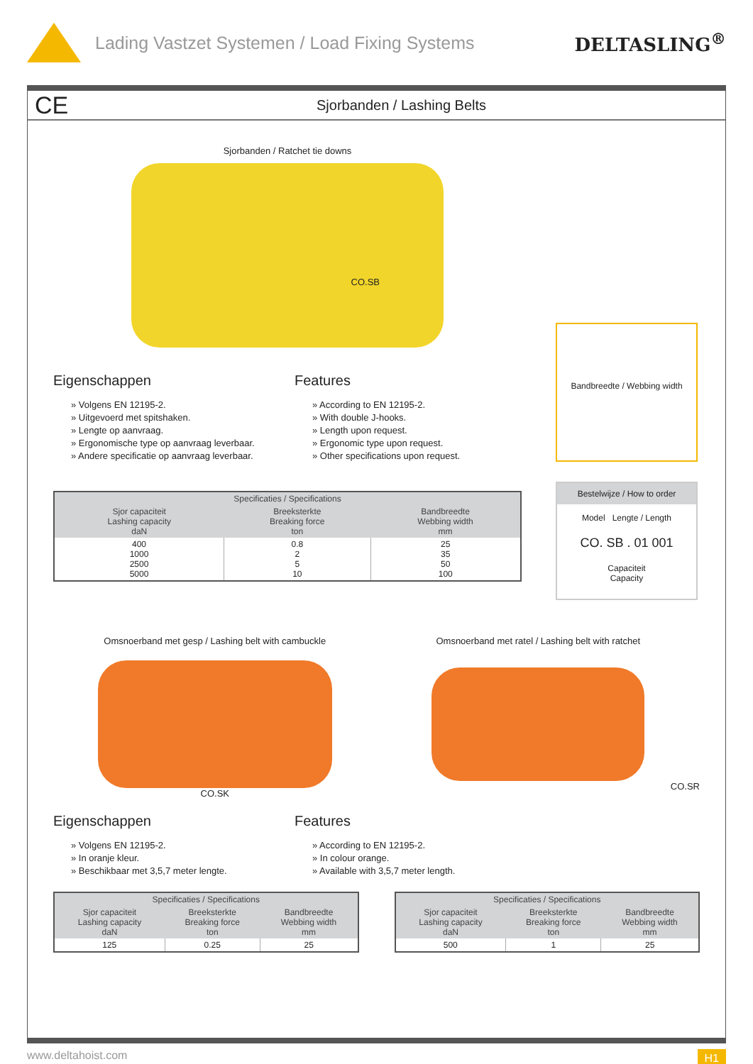Lading Vastzet Systemen / Load Fixing Systems
DELTASLING<sup>®</sup>
CE
Sjorbanden / Lashing Belts
Sjorbanden / Ratchet tie downs
CO.SB
Eigenschappen
» Volgens EN 12195-2.
» Uitgevoerd met spitshaken.
» Lengte op aanvraag.
» Ergonomische type op aanvraag leverbaar.
» Andere specificatie op aanvraag leverbaar.
Features
» According to EN 12195-2.
» With double J-hooks.
» Length upon request.
» Ergonomic type upon request.
» Other specifications upon request.
| Specificaties / Specifications | | |
| --- | --- | --- |
| Sjor capaciteit Lashing capacity daN | Breeksterkte Breaking force ton | Bandbreedte Webbing width mm |
| 400 1000 2500 5000 | 0.8 2 5 10 | 25 35 50 100 |
Bandbreedte / Webbing width
Bestelwijze / How to order
Model Lengte / Length
CO. SB . 01 001
Capaciteit
Capacity
Omsnoerband met gesp / Lashing belt with cambuckle
CO.SK
Omsnoerband met ratel / Lashing belt with ratchet
CO.SR
Eigenschappen
» Volgens EN 12195-2.
» In oranje kleur.
» Beschikbaar met 3,5,7 meter lengte.
Features
» According to EN 12195-2.
» In colour orange.
» Available with 3,5,7 meter length.
| Specificaties / Specifications | | |
| --- | --- | --- |
| Sjor capaciteit Lashing capacity daN | Breeksterkte Breaking force ton | Bandbreedte Webbing width mm |
| 125 | 0.25 | 25 |
| Specificaties / Specifications | | |
| --- | --- | --- |
| Sjor capaciteit Lashing capacity daN | Breeksterkte Breaking force ton | Bandbreedte Webbing width mm |
| 500 | 1 | 25 |
www.deltahoist.com H1